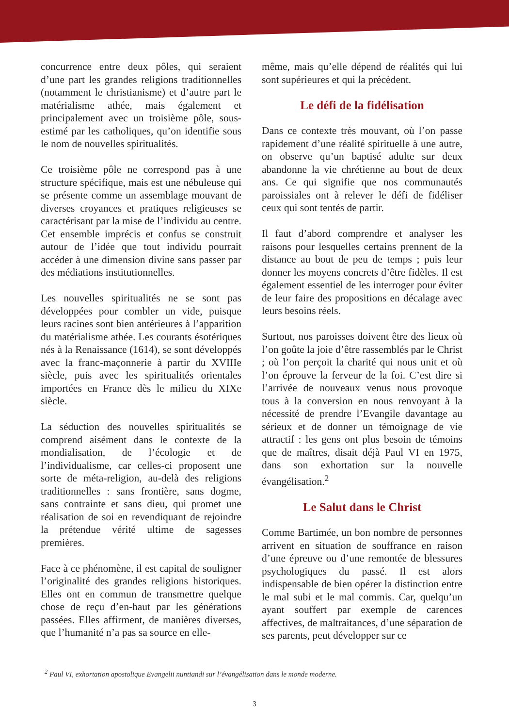concurrence entre deux pôles, qui seraient d’une part les grandes religions traditionnelles (notamment le christianisme) et d’autre part le matérialisme athée, mais également et principalement avec un troisième pôle, sous-estimé par les catholiques, qu’on identifie sous le nom de nouvelles spiritualités.
Ce troisième pôle ne correspond pas à une structure spécifique, mais est une nébuleuse qui se présente comme un assemblage mouvant de diverses croyances et pratiques religieuses se caractérisant par la mise de l’individu au centre. Cet ensemble imprécis et confus se construit autour de l’idée que tout individu pourrait accéder à une dimension divine sans passer par des médiations institutionnelles.
Les nouvelles spiritualités ne se sont pas développées pour combler un vide, puisque leurs racines sont bien antérieures à l’apparition du matérialisme athée. Les courants ésotériques nés à la Renaissance (1614), se sont développés avec la franc-maçonnerie à partir du XVIIIe siècle, puis avec les spiritualités orientales importées en France dès le milieu du XIXe siècle.
La séduction des nouvelles spiritualités se comprend aisément dans le contexte de la mondialisation, de l’écologie et de l’individualisme, car celles-ci proposent une sorte de méta-religion, au-delà des religions traditionnelles : sans frontière, sans dogme, sans contrainte et sans dieu, qui promet une réalisation de soi en revendiquant de rejoindre la prétendue vérité ultime de sagesses premières.
Face à ce phénomène, il est capital de souligner l’originalité des grandes religions historiques. Elles ont en commun de transmettre quelque chose de reçu d’en-haut par les générations passées. Elles affirment, de manières diverses, que l’humanité n’a pas sa source en elle-
même, mais qu’elle dépend de réalités qui lui sont supérieures et qui la précèdent.
Le défi de la fidélisation
Dans ce contexte très mouvant, où l’on passe rapidement d’une réalité spirituelle à une autre, on observe qu’un baptisé adulte sur deux abandonne la vie chrétienne au bout de deux ans. Ce qui signifie que nos communautés paroissiales ont à relever le défi de fidéliser ceux qui sont tentés de partir.
Il faut d’abord comprendre et analyser les raisons pour lesquelles certains prennent de la distance au bout de peu de temps ; puis leur donner les moyens concrets d’être fidèles. Il est également essentiel de les interroger pour éviter de leur faire des propositions en décalage avec leurs besoins réels.
Surtout, nos paroisses doivent être des lieux où l’on goûte la joie d’être rassemblés par le Christ ; où l’on perçoit la charité qui nous unit et où l’on éprouve la ferveur de la foi. C’est dire si l’arrivée de nouveaux venus nous provoque tous à la conversion en nous renvoyant à la nécessité de prendre l’Evangile davantage au sérieux et de donner un témoignage de vie attractif : les gens ont plus besoin de témoins que de maîtres, disait déjà Paul VI en 1975, dans son exhortation sur la nouvelle évangélisation.<sup>2</sup>
Le Salut dans le Christ
Comme Bartimée, un bon nombre de personnes arrivent en situation de souffrance en raison d’une épreuve ou d’une remontée de blessures psychologiques du passé. Il est alors indispensable de bien opérer la distinction entre le mal subi et le mal commis. Car, quelqu’un ayant souffert par exemple de carences affectives, de maltraitances, d’une séparation de ses parents, peut développer sur ce
<sup>2</sup> Paul VI, exhortation apostolique Evangelii nuntiandi sur l’évangélisation dans le monde moderne.
3